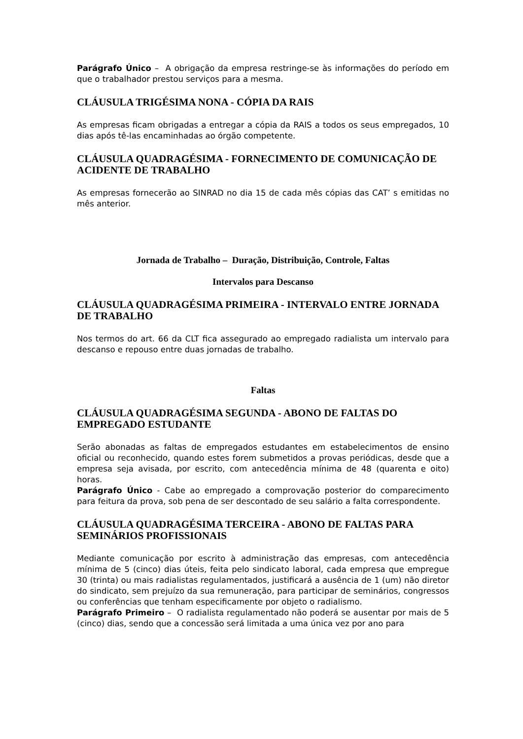Parágrafo Único – A obrigação da empresa restringe-se às informações do período em que o trabalhador prestou serviços para a mesma.
CLÁUSULA TRIGÉSIMA NONA - CÓPIA DA RAIS
As empresas ficam obrigadas a entregar a cópia da RAIS a todos os seus empregados, 10 dias após tê-las encaminhadas ao órgão competente.
CLÁUSULA QUADRAGÉSIMA - FORNECIMENTO DE COMUNICAÇÃO DE ACIDENTE DE TRABALHO
As empresas fornecerão ao SINRAD no dia 15 de cada mês cópias das CAT’ s emitidas no mês anterior.
Jornada de Trabalho – Duração, Distribuição, Controle, Faltas
Intervalos para Descanso
CLÁUSULA QUADRAGÉSIMA PRIMEIRA - INTERVALO ENTRE JORNADA DE TRABALHO
Nos termos do art. 66 da CLT fica assegurado ao empregado radialista um intervalo para descanso e repouso entre duas jornadas de trabalho.
Faltas
CLÁUSULA QUADRAGÉSIMA SEGUNDA - ABONO DE FALTAS DO EMPREGADO ESTUDANTE
Serão abonadas as faltas de empregados estudantes em estabelecimentos de ensino oficial ou reconhecido, quando estes forem submetidos a provas periódicas, desde que a empresa seja avisada, por escrito, com antecedência mínima de 48 (quarenta e oito) horas.
Parágrafo Único - Cabe ao empregado a comprovação posterior do comparecimento para feitura da prova, sob pena de ser descontado de seu salário a falta correspondente.
CLÁUSULA QUADRAGÉSIMA TERCEIRA - ABONO DE FALTAS PARA SEMINÁRIOS PROFISSIONAIS
Mediante comunicação por escrito à administração das empresas, com antecedência mínima de 5 (cinco) dias úteis, feita pelo sindicato laboral, cada empresa que empregue 30 (trinta) ou mais radialistas regulamentados, justificará a ausência de 1 (um) não diretor do sindicato, sem prejuízo da sua remuneração, para participar de seminários, congressos ou conferências que tenham especificamente por objeto o radialismo.
Parágrafo Primeiro – O radialista regulamentado não poderá se ausentar por mais de 5 (cinco) dias, sendo que a concessão será limitada a uma única vez por ano para